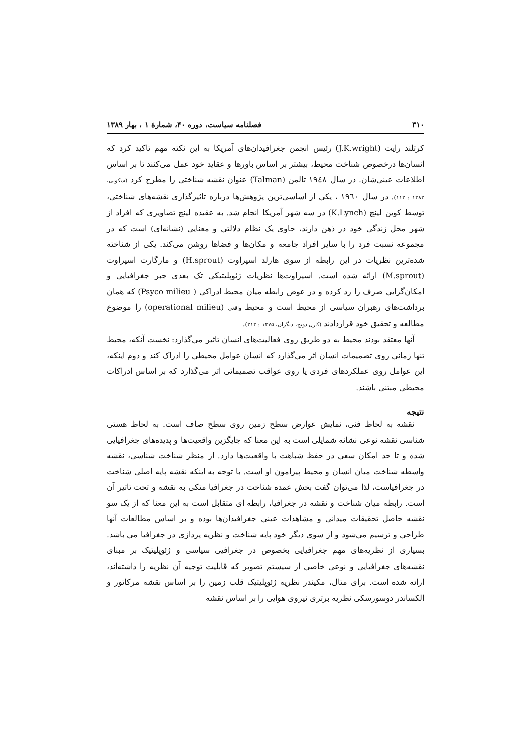۳۱۰ فصلنامه سیاست، دوره ۴۰، شمارۀ ۱ ، بهار ۱۳۸۹
کرتلند رایت (J.K.wright) رئیس انجمن جغرافیدان‌های آمریکا به این نکته مهم تاکید کرد که انسان‌ها درخصوص شناخت محیط، بیشتر بر اساس باورها و عقاید خود عمل می‌کنند تا بر اساس اطلاعات عینی‌شان. در سال ۱۹٤۸ تالمن (Talman) عنوان نقشه شناختی را مطرح کرد (شکویی، ۱۳۸۲ : ۱۱۲). در سال ۱۹٦۰ ، یکی از اساسی‌ترین پژوهش‌ها درباره تاثیرگذاری نقشه‌های شناختی، توسط کوین لینچ (K.Lynch) در سه شهر آمریکا انجام شد. به عقیده لینچ تصاویری که افراد از شهر محل زندگی خود در ذهن دارند، حاوی یک نظام دلالتی و معنایی (نشانه‌ای) است که در مجموعه نسبت فرد را با سایر افراد جامعه و مکان‌ها و فضاها روشن می‌کند. یکی از شناخته شده‌ترین نظریات در این رابطه از سوی هارلد اسپراوت (H.sprout) و مارگارت اسپراوت (M.sprout) ارائه شده است. اسپراوت‌ها نظریات ژئوپلیتیکی تک بعدی جبر جغرافیایی و امکان‌گرایی صرف را رد کرده و در عوض رابطه میان محیط ادراکی ( Psyco milieu) که همان برداشت‌های رهبران سیاسی از محیط است و محیط واقعی (operational milieu) را موضوع مطالعه و تحقیق خود قراردادند (کارل دویچ، دیگران، ۱۳۷۵ : ۲۱۳).
آنها معتقد بودند محیط به دو طریق روی فعالیت‌های انسان تاثیر می‌گذارد: نخست آنکه، محیط تنها زمانی روی تصمیمات انسان اثر می‌گذارد که انسان عوامل محیطی را ادراک کند و دوم اینکه، این عوامل روی عملکردهای فردی یا روی عواقب تصمیماتی اثر می‌گذارد که بر اساس ادراکات محیطی مبتنی باشند.
نتیجه
نقشه به لحاظ فنی، نمایش عوارض سطح زمین روی سطح صاف است. به لحاظ هستی شناسی نقشه نوعی نشانه شمایلی است به این معنا که جایگزین واقعیت‌ها و پدیده‌های جغرافیایی شده و تا حد امکان سعی در حفظ شباهت با واقعیت‌ها دارد. از منظر شناخت شناسی، نقشه واسطه شناخت میان انسان و محیط پیرامون او است. با توجه به اینکه نقشه پایه اصلی شناخت در جغرافیاست، لذا می‌توان گفت بخش عمده شناخت در جغرافیا متکی به نقشه و تحت تاثیر آن است. رابطه میان شناخت و نقشه در جغرافیا، رابطه ای متقابل است به این معنا که از یک سو نقشه حاصل تحقیقات میدانی و مشاهدات عینی جغرافیدان‌ها بوده و بر اساس مطالعات آنها طراحی و ترسیم می‌شود و از سوی دیگر خود پایه شناخت و نظریه پردازی در جغرافیا می باشد. بسیاری از نظریه‌های مهم جغرافیایی بخصوص در جغرافیی سیاسی و ژئوپلیتیک بر مبنای نقشه‌های جغرافیایی و نوعی خاصی از سیستم تصویر که قابلیت توجیه آن نظریه را داشته‌اند، ارائه شده است. برای مثال، مکیندر نظریه ژئوپلیتیک قلب زمین را بر اساس نقشه مرکاتور و الکساندر دوسورسکی نظریه برتری نیروی هوایی را بر اساس نقشه